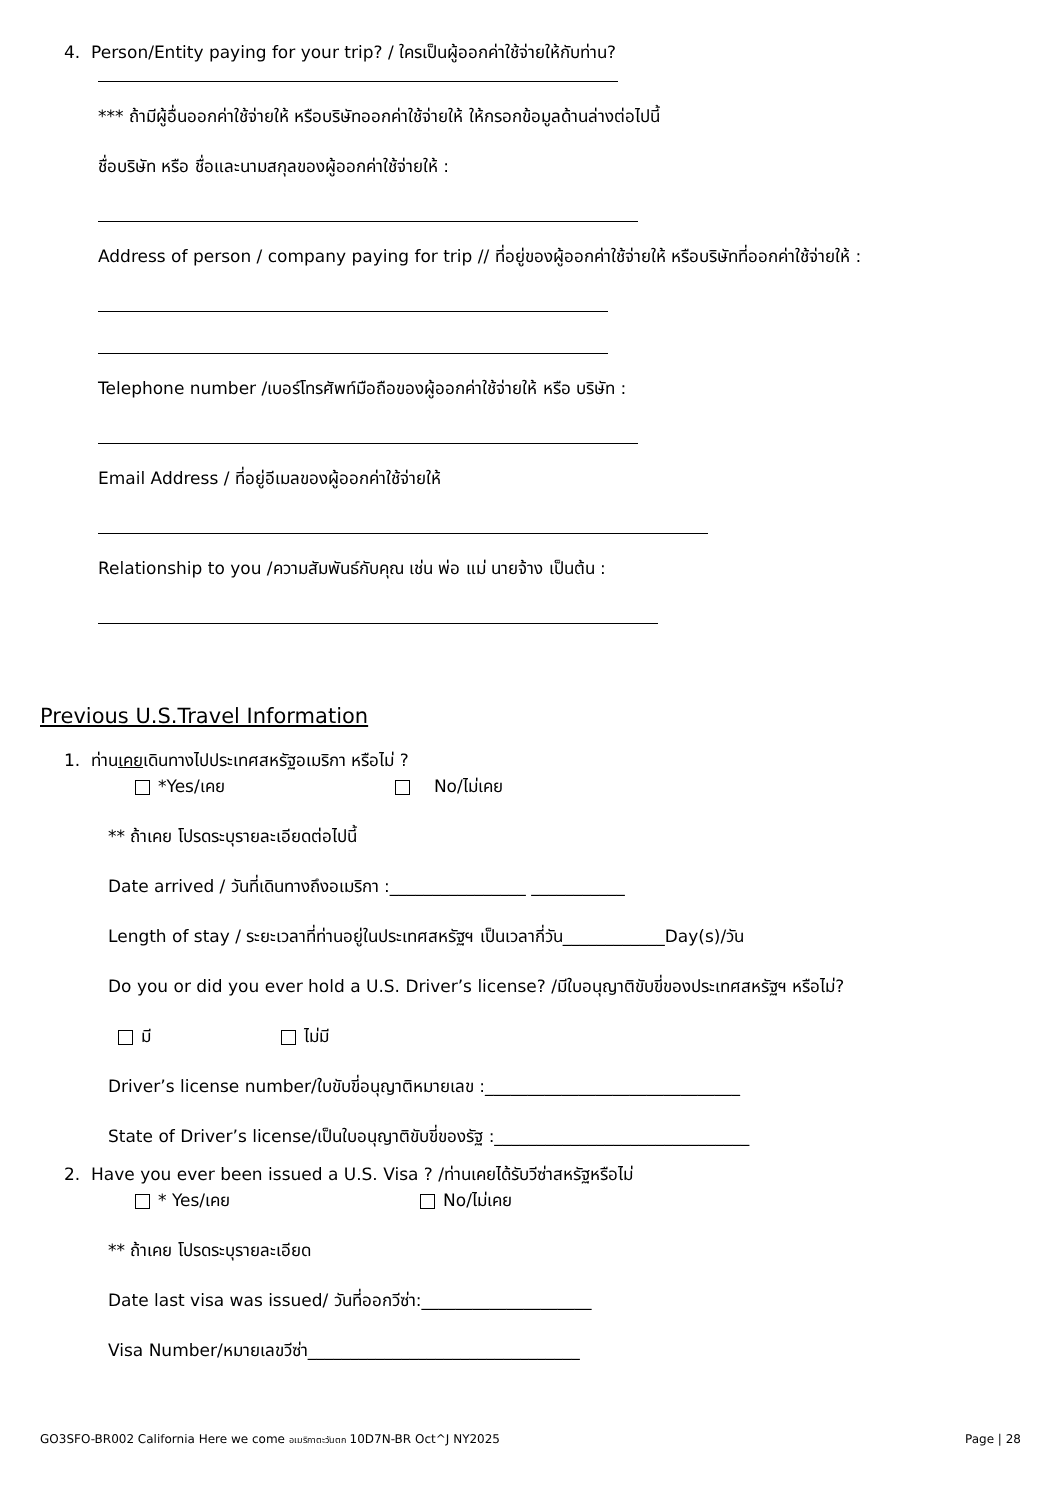4. Person/Entity paying for your trip? / ใครเป็นผู้ออกค่าใช้จ่ายให้กับท่าน?
*** ถ้ามีผู้อื่นออกค่าใช้จ่ายให้ หรือบริษัทออกค่าใช้จ่ายให้ ให้กรอกข้อมูลด้านล่างต่อไปนี้
ชื่อบริษัท หรือ ชื่อและนามสกุลของผู้ออกค่าใช้จ่ายให้ :
Address of person / company paying for trip // ที่อยู่ของผู้ออกค่าใช้จ่ายให้ หรือบริษัทที่ออกค่าใช้จ่ายให้ :
Telephone number /เบอร์โทรศัพท์มือถือของผู้ออกค่าใช้จ่ายให้ หรือ บริษัท :
Email Address / ที่อยู่อีเมลของผู้ออกค่าใช้จ่ายให้
Relationship to you /ความสัมพันธ์กับคุณ เช่น พ่อ แม่ นายจ้าง เป็นต้น :
Previous U.S.Travel Information
1. ท่านเคยเดินทางไปประเทศสหรัฐอเมริกา หรือไม่ ?
*Yes/เคย No/ไม่เคย
** ถ้าเคย โปรดระบุรายละเอียดต่อไปนี้
Date arrived / วันที่เดินทางถึงอเมริกา :________________ ___________
Length of stay / ระยะเวลาที่ท่านอยู่ในประเทศสหรัฐฯ เป็นเวลากี่วัน____________Day(s)/วัน
Do you or did you ever hold a U.S. Driver’s license? /มีใบอนุญาติขับขี่ของประเทศสหรัฐฯ หรือไม่?
มี ไม่มี
Driver’s license number/ใบขับขี่อนุญาติหมายเลข :______________________________
State of Driver’s license/เป็นใบอนุญาติขับขี่ของรัฐ :______________________________
2. Have you ever been issued a U.S. Visa ? /ท่านเคยได้รับวีซ่าสหรัฐหรือไม่
* Yes/เคย No/ไม่เคย
** ถ้าเคย โปรดระบุรายละเอียด
Date last visa was issued/ วันที่ออกวีซ่า:____________________
Visa Number/หมายเลขวีซ่า________________________________
GO3SFO-BR002 California Here we come อเมริกาตะวันตก 10D7N-BR Oct^J NY2025 Page | 28